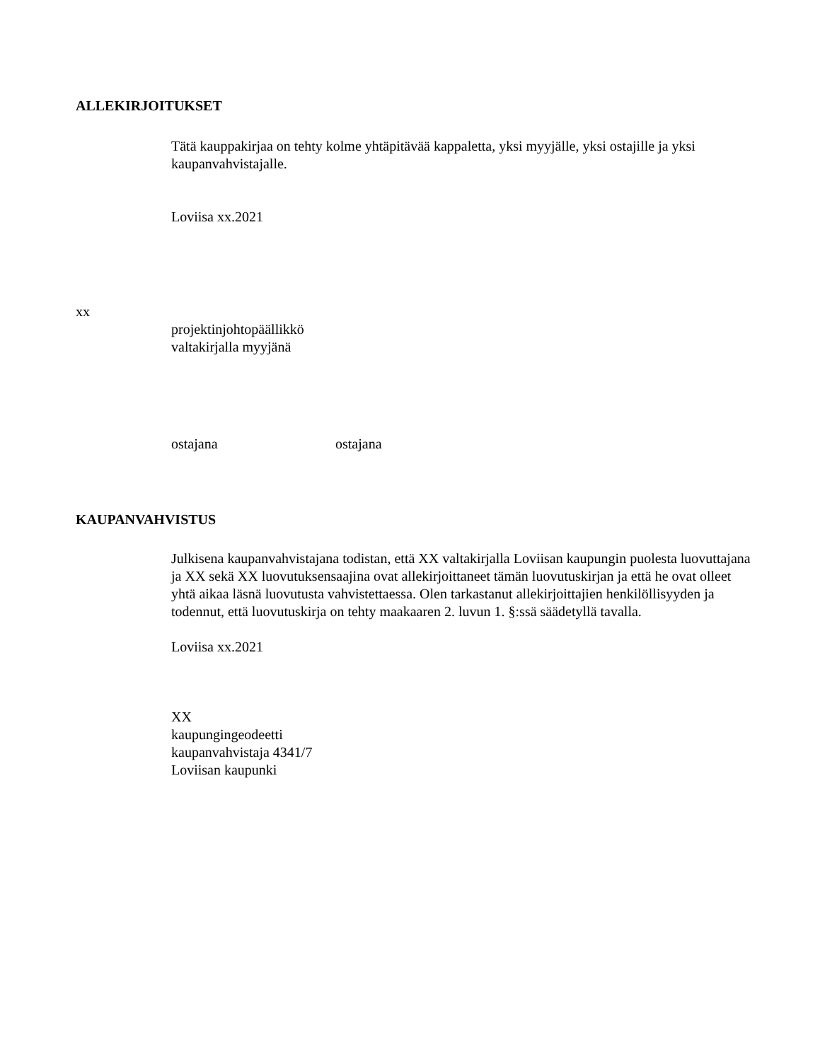ALLEKIRJOITUKSET
Tätä kauppakirjaa on tehty kolme yhtäpitävää kappaletta, yksi myyjälle, yksi ostajille ja yksi kaupanvahvistajalle.
Loviisa xx.2021
xx
projektinjohtopäällikkö
valtakirjalla myyjänä
ostajana ostajana
KAUPANVAHVISTUS
Julkisena kaupanvahvistajana todistan, että XX valtakirjalla Loviisan kaupungin puolesta luovuttajana ja XX sekä XX luovutuksensaajina ovat allekirjoittaneet tämän luovutuskirjan ja että he ovat olleet yhtä aikaa läsnä luovutusta vahvistettaessa. Olen tarkastanut allekirjoittajien henkilöllisyyden ja todennut, että luovutuskirja on tehty maakaaren 2. luvun 1. §:ssä säädetyllä tavalla.
Loviisa xx.2021
XX
kaupungingeodeetti
kaupanvahvistaja 4341/7
Loviisan kaupunki